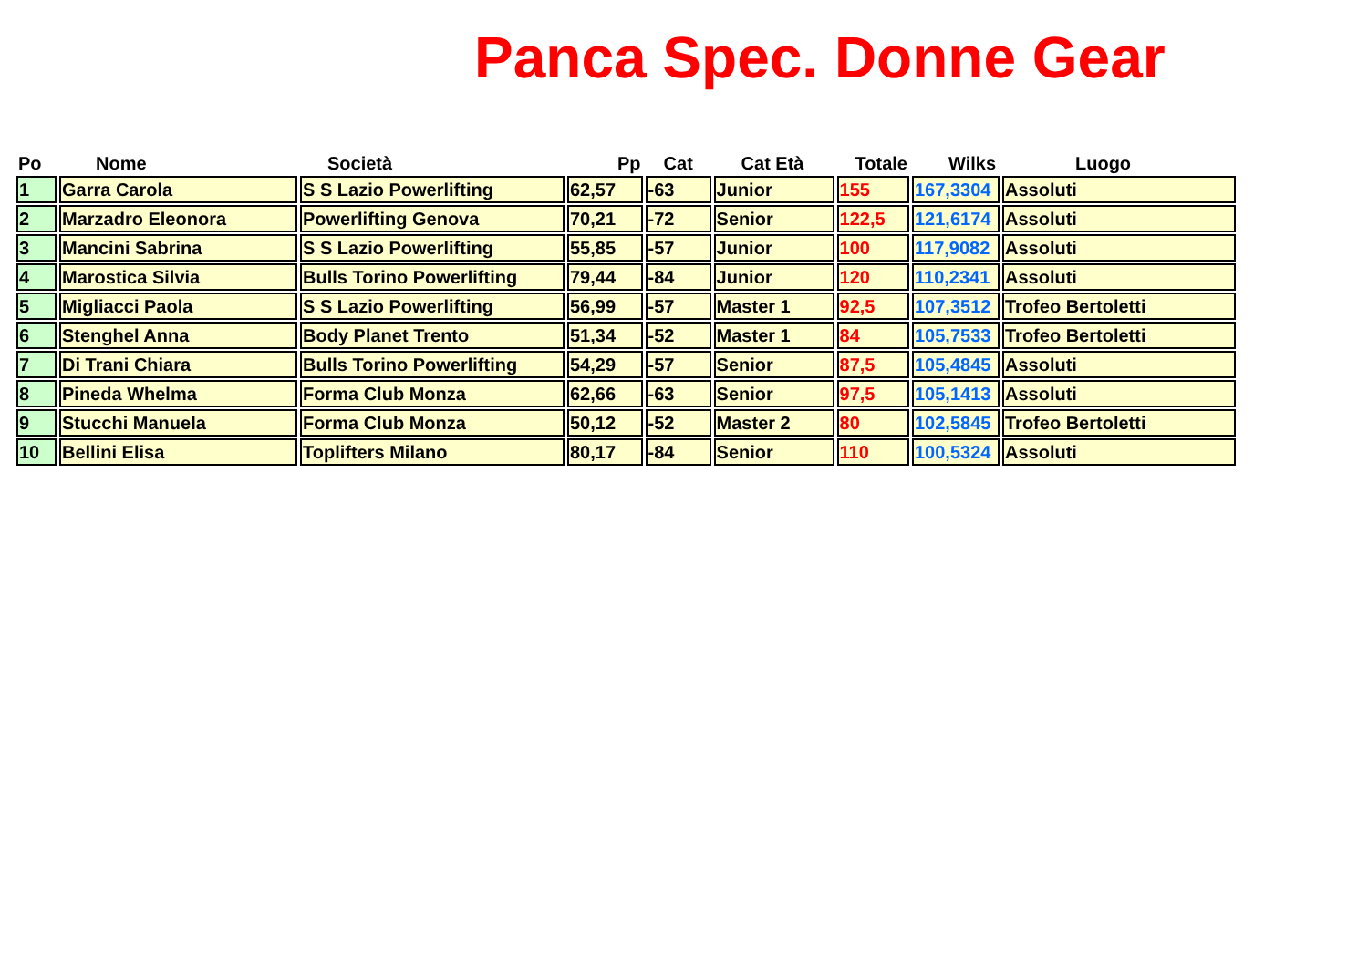Panca Spec. Donne Gear
| Po | Nome | Società | Pp | Cat | Cat Età | Totale | Wilks | Luogo |
| --- | --- | --- | --- | --- | --- | --- | --- | --- |
| 1 | Garra Carola | S S Lazio Powerlifting | 62,57 | -63 | Junior | 155 | 167,3304 | Assoluti |
| 2 | Marzadro Eleonora | Powerlifting Genova | 70,21 | -72 | Senior | 122,5 | 121,6174 | Assoluti |
| 3 | Mancini Sabrina | S S Lazio Powerlifting | 55,85 | -57 | Junior | 100 | 117,9082 | Assoluti |
| 4 | Marostica Silvia | Bulls Torino Powerlifting | 79,44 | -84 | Junior | 120 | 110,2341 | Assoluti |
| 5 | Migliacci Paola | S S Lazio Powerlifting | 56,99 | -57 | Master 1 | 92,5 | 107,3512 | Trofeo Bertoletti |
| 6 | Stenghel Anna | Body Planet Trento | 51,34 | -52 | Master 1 | 84 | 105,7533 | Trofeo Bertoletti |
| 7 | Di Trani Chiara | Bulls Torino Powerlifting | 54,29 | -57 | Senior | 87,5 | 105,4845 | Assoluti |
| 8 | Pineda Whelma | Forma Club Monza | 62,66 | -63 | Senior | 97,5 | 105,1413 | Assoluti |
| 9 | Stucchi Manuela | Forma Club Monza | 50,12 | -52 | Master 2 | 80 | 102,5845 | Trofeo Bertoletti |
| 10 | Bellini Elisa | Toplifters Milano | 80,17 | -84 | Senior | 110 | 100,5324 | Assoluti |